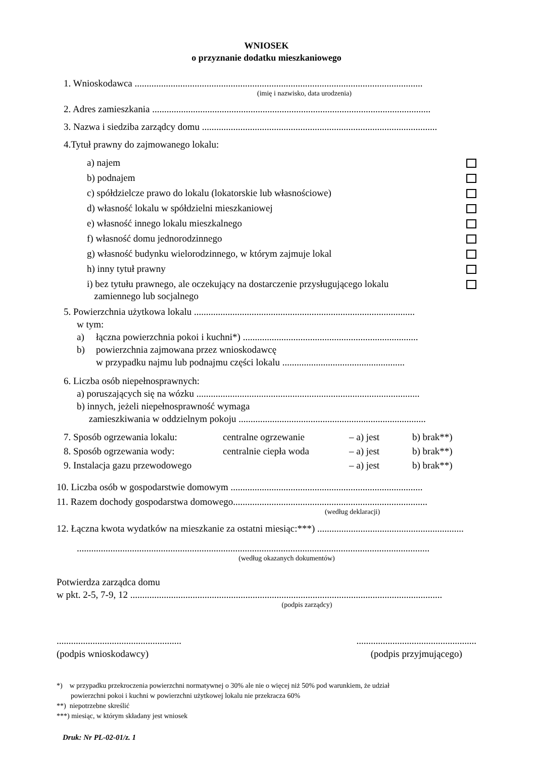WNIOSEK
o przyznanie dodatku mieszkaniowego
1. Wnioskodawca ........................................................................................................................
(imię i nazwisko, data urodzenia)
2. Adres zamieszkania ....................................................................................................................
3. Nazwa i siedziba zarządcy domu ..................................................................................................
4.Tytuł prawny do zajmowanego lokalu:
a) najem
b) podnajem
c) spółdzielcze prawo do lokalu (lokatorskie lub własnościowe)
d) własność lokalu w spółdzielni mieszkaniowej
e) własność innego lokalu mieszkalnego
f) własność domu jednorodzinnego
g) własność budynku wielorodzinnego, w którym zajmuje lokal
h) inny tytuł prawny
i) bez tytułu prawnego, ale oczekujący na dostarczenie przysługującego lokalu
zamiennego lub socjalnego
5. Powierzchnia użytkowa lokalu ............................................................................................
w tym:
a) łączna powierzchnia pokoi i kuchni*) .........................................................................
b) powierzchnia zajmowana przez wnioskodawcę
w przypadku najmu lub podnajmu części lokalu ...................................................
6. Liczba osób niepełnosprawnych:
a) poruszających się na wózku .............................................................................................
b) innych, jeżeli niepełnosprawność wymaga
zamieszkiwania w oddzielnym pokoju ..............................................................................
7. Sposób ogrzewania lokalu: centralne ogrzewanie – a) jest b) brak**) 8. Sposób ogrzewania wody: centralnie ciepła woda – a) jest b) brak**) 9. Instalacja gazu przewodowego – a) jest b) brak**)
10. Liczba osób w gospodarstwie domowym ................................................................................
11. Razem dochody gospodarstwa domowego.................................................................................
(według deklaracji)
12. Łączna kwota wydatków na mieszkanie za ostatni miesiąc:***) .............................................................
...................................................................................................................................................
(według okazanych dokumentów)
Potwierdza zarządca domu
w pkt. 2-5, 7-9, 12 ..................................................................................................................................
(podpis zarządcy)
....................................................
(podpis wnioskodawcy)
..................................................
(podpis przyjmującego)
*) w przypadku przekroczenia powierzchni normatywnej o 30% ale nie o więcej niż 50% pod warunkiem, że udział
powierzchni pokoi i kuchni w powierzchni użytkowej lokalu nie przekracza 60%
**) niepotrzebne skreślić
***) miesiąc, w którym składany jest wniosek
Druk: Nr PL-02-01/z. 1